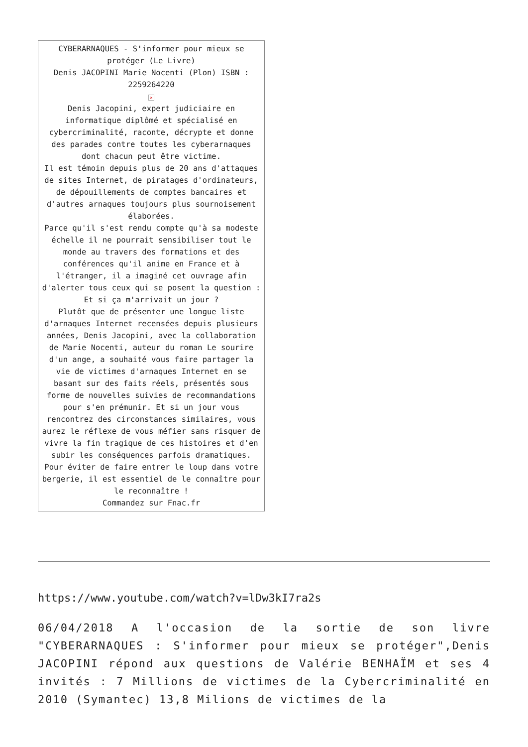| CYBERARNAQUES - S'informer pour mieux se protéger (Le Livre) Denis JACOPINI Marie Nocenti (Plon) ISBN : 2259264220 × Denis Jacopini, expert judiciaire en informatique diplômé et spécialisé en cybercriminalité, raconte, décrypte et donne des parades contre toutes les cyberarnaques dont chacun peut être victime. Il est témoin depuis plus de 20 ans d'attaques de sites Internet, de piratages d'ordinateurs, de dépouillements de comptes bancaires et d'autres arnaques toujours plus sournoisement élaborées. Parce qu'il s'est rendu compte qu'à sa modeste échelle il ne pourrait sensibiliser tout le monde au travers des formations et des conférences qu'il anime en France et à l'étranger, il a imaginé cet ouvrage afin d'alerter tous ceux qui se posent la question : Et si ça m'arrivait un jour ? Plutôt que de présenter une longue liste d'arnaques Internet recensées depuis plusieurs années, Denis Jacopini, avec la collaboration de Marie Nocenti, auteur du roman Le sourire d'un ange, a souhaité vous faire partager la vie de victimes d'arnaques Internet en se basant sur des faits réels, présentés sous forme de nouvelles suivies de recommandations pour s'en prémunir. Et si un jour vous rencontrez des circonstances similaires, vous aurez le réflexe de vous méfier sans risquer de vivre la fin tragique de ces histoires et d'en subir les conséquences parfois dramatiques. Pour éviter de faire entrer le loup dans votre bergerie, il est essentiel de le connaître pour le reconnaître ! Commandez sur Fnac.fr |
https://www.youtube.com/watch?v=lDw3kI7ra2s
06/04/2018 A l'occasion de la sortie de son livre "CYBERARNAQUES : S'informer pour mieux se protéger",Denis JACOPINI répond aux questions de Valérie BENHAÏM et ses 4 invités : 7 Millions de victimes de la Cybercriminalité en 2010 (Symantec) 13,8 Milions de victimes de la